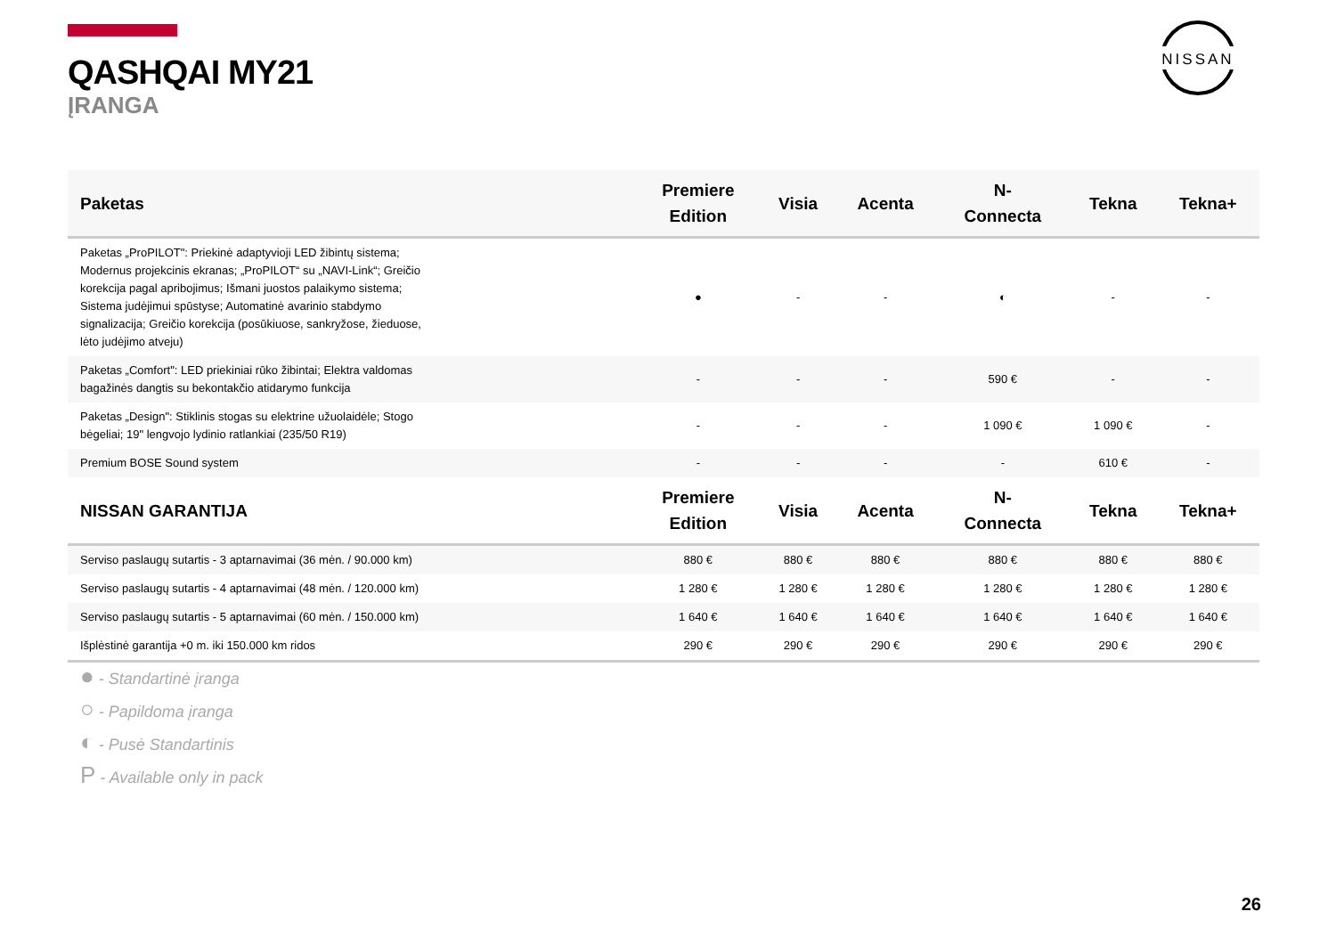QASHQAI MY21
ĮRANGA
NISSAN
| Paketas | Premiere Edition | Visia | Acenta | N- Connecta | Tekna | Tekna+ |
| --- | --- | --- | --- | --- | --- | --- |
| Paketas „ProPILOT": Priekinė adaptyvioji LED žibintų sistema; Modernus projekcinis ekranas; „ProPILOT“ su „NAVI-Link“; Greičio korekcija pagal apribojimus; Išmani juostos palaikymo sistema; Sistema judėjimui spūstyse; Automatinė avarinio stabdymo signalizacija; Greičio korekcija (posūkiuose, sankryžose, žieduose, lėto judėjimo atveju) | ● | - | - | ◐ | - | - |
| Paketas „Comfort": LED priekiniai rūko žibintai; Elektra valdomas bagažinės dangtis su bekontakčio atidarymo funkcija | - | - | - | 590 € | - | - |
| Paketas „Design": Stiklinis stogas su elektrine užuolaidėle; Stogo bėgeliai; 19" lengvojo lydinio ratlankiai (235/50 R19) | - | - | - | 1 090 € | 1 090 € | - |
| Premium BOSE Sound system | - | - | - | - | 610 € | - |
| NISSAN GARANTIJA | Premiere Edition | Visia | Acenta | N- Connecta | Tekna | Tekna+ |
| Serviso paslaugų sutartis - 3 aptarnavimai (36 mėn. / 90.000 km) | 880 € | 880 € | 880 € | 880 € | 880 € | 880 € |
| Serviso paslaugų sutartis - 4 aptarnavimai (48 mėn. / 120.000 km) | 1 280 € | 1 280 € | 1 280 € | 1 280 € | 1 280 € | 1 280 € |
| Serviso paslaugų sutartis - 5 aptarnavimai (60 mėn. / 150.000 km) | 1 640 € | 1 640 € | 1 640 € | 1 640 € | 1 640 € | 1 640 € |
| Išplėstinė garantija +0 m. iki 150.000 km ridos | 290 € | 290 € | 290 € | 290 € | 290 € | 290 € |
● - Standartinė įranga
○ - Papildoma įranga
◐ - Pusė Standartinis
P - Available only in pack
26